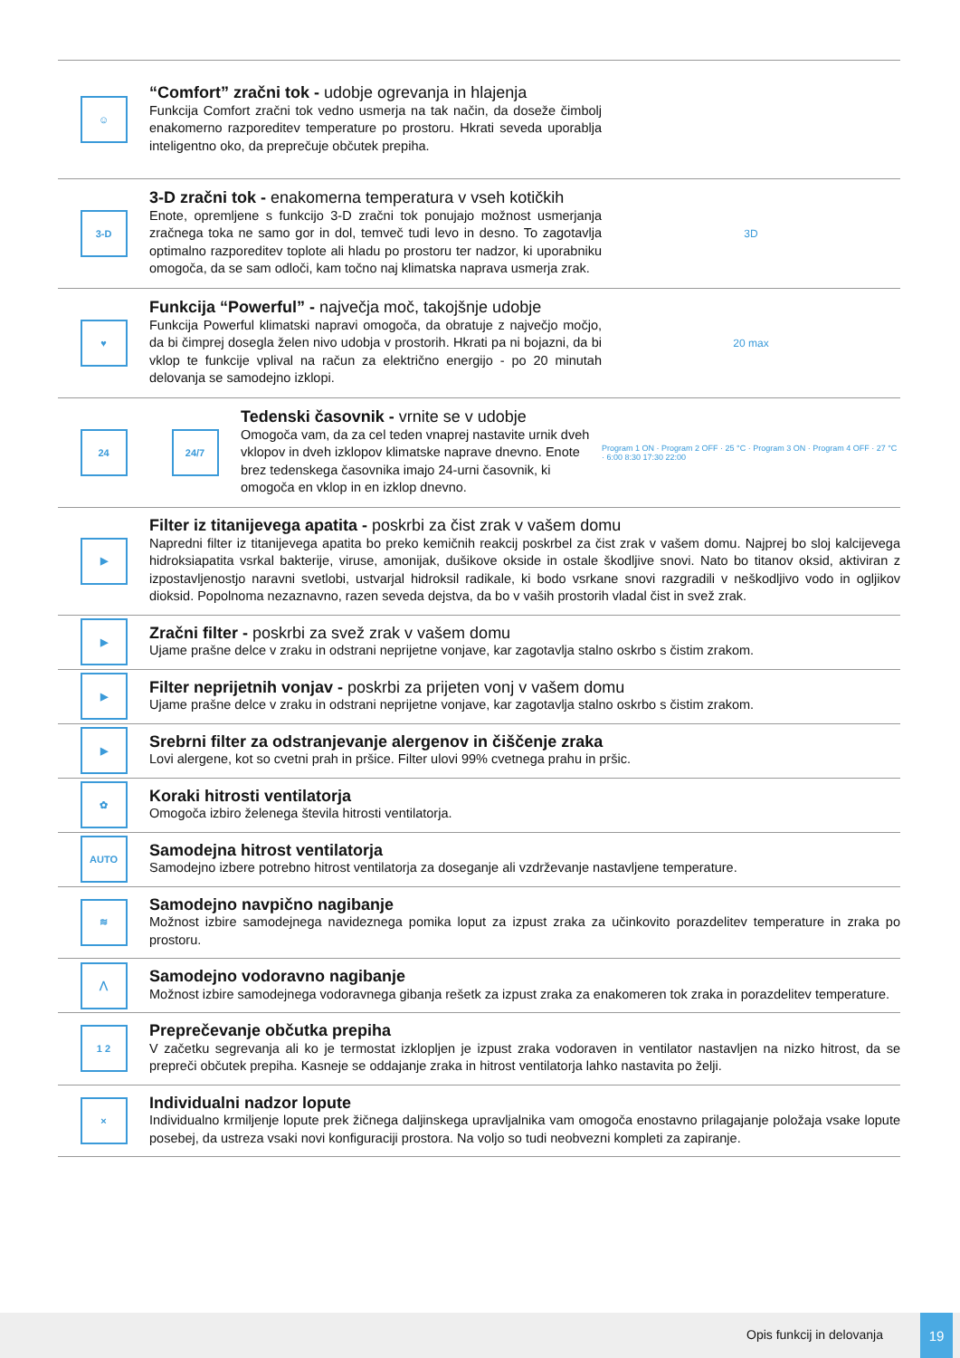☺
“Comfort” zračni tok - udobje ogrevanja in hlajenja
Funkcija Comfort zračni tok vedno usmerja na tak način, da doseže čimbolj enakomerno razporeditev temperature po prostoru. Hkrati seveda uporablja inteligentno oko, da preprečuje občutek prepiha.
3-D
3-D zračni tok - enakomerna temperatura v vseh kotičkih
Enote, opremljene s funkcijo 3-D zračni tok ponujajo možnost usmerjanja zračnega toka ne samo gor in dol, temveč tudi levo in desno. To zagotavlja optimalno razporeditev toplote ali hladu po prostoru ter nadzor, ki uporabniku omogoča, da se sam odloči, kam točno naj klimatska naprava usmerja zrak.
3D
♥
Funkcija “Powerful” - največja moč, takojšnje udobje
Funkcija Powerful klimatski napravi omogoča, da obratuje z največjo močjo, da bi čimprej dosegla želen nivo udobja v prostorih. Hkrati pa ni bojazni, da bi vklop te funkcije vplival na račun za električno energijo - po 20 minutah delovanja se samodejno izklopi.
20 max
24 24/7
Tedenski časovnik - vrnite se v udobje
Omogoča vam, da za cel teden vnaprej nastavite urnik dveh vklopov in dveh izklopov klimatske naprave dnevno. Enote brez tedenskega časovnika imajo 24-urni časovnik, ki omogoča en vklop in en izklop dnevno.
Program 1 ON · Program 2 OFF · 25 °C · Program 3 ON · Program 4 OFF · 27 °C · 6:00 8:30 17:30 22:00
▶
Filter iz titanijevega apatita - poskrbi za čist zrak v vašem domu
Napredni filter iz titanijevega apatita bo preko kemičnih reakcij poskrbel za čist zrak v vašem domu. Najprej bo sloj kalcijevega hidroksiapatita vsrkal bakterije, viruse, amonijak, dušikove okside in ostale škodljive snovi. Nato bo titanov oksid, aktiviran z izpostavljenostjo naravni svetlobi, ustvarjal hidroksil radikale, ki bodo vsrkane snovi razgradili v neškodljivo vodo in ogljikov dioksid. Popolnoma nezaznavno, razen seveda dejstva, da bo v vaših prostorih vladal čist in svež zrak.
▶
Zračni filter - poskrbi za svež zrak v vašem domu
Ujame prašne delce v zraku in odstrani neprijetne vonjave, kar zagotavlja stalno oskrbo s čistim zrakom.
▶
Filter neprijetnih vonjav - poskrbi za prijeten vonj v vašem domu
Ujame prašne delce v zraku in odstrani neprijetne vonjave, kar zagotavlja stalno oskrbo s čistim zrakom.
▶
Srebrni filter za odstranjevanje alergenov in čiščenje zraka
Lovi alergene, kot so cvetni prah in pršice. Filter ulovi 99% cvetnega prahu in pršic.
✿
Koraki hitrosti ventilatorja
Omogoča izbiro želenega števila hitrosti ventilatorja.
AUTO
Samodejna hitrost ventilatorja
Samodejno izbere potrebno hitrost ventilatorja za doseganje ali vzdrževanje nastavljene temperature.
≋
Samodejno navpično nagibanje
Možnost izbire samodejnega navideznega pomika loput za izpust zraka za učinkovito porazdelitev temperature in zraka po prostoru.
⋀
Samodejno vodoravno nagibanje
Možnost izbire samodejnega vodoravnega gibanja rešetk za izpust zraka za enakomeren tok zraka in porazdelitev temperature.
1 2
Preprečevanje občutka prepiha
V začetku segrevanja ali ko je termostat izklopljen je izpust zraka vodoraven in ventilator nastavljen na nizko hitrost, da se prepreči občutek prepiha. Kasneje se oddajanje zraka in hitrost ventilatorja lahko nastavita po želji.
×
Individualni nadzor lopute
Individualno krmiljenje lopute prek žičnega daljinskega upravljalnika vam omogoča enostavno prilagajanje položaja vsake lopute posebej, da ustreza vsaki novi konfiguraciji prostora. Na voljo so tudi neobvezni kompleti za zapiranje.
Opis funkcij in delovanja
19